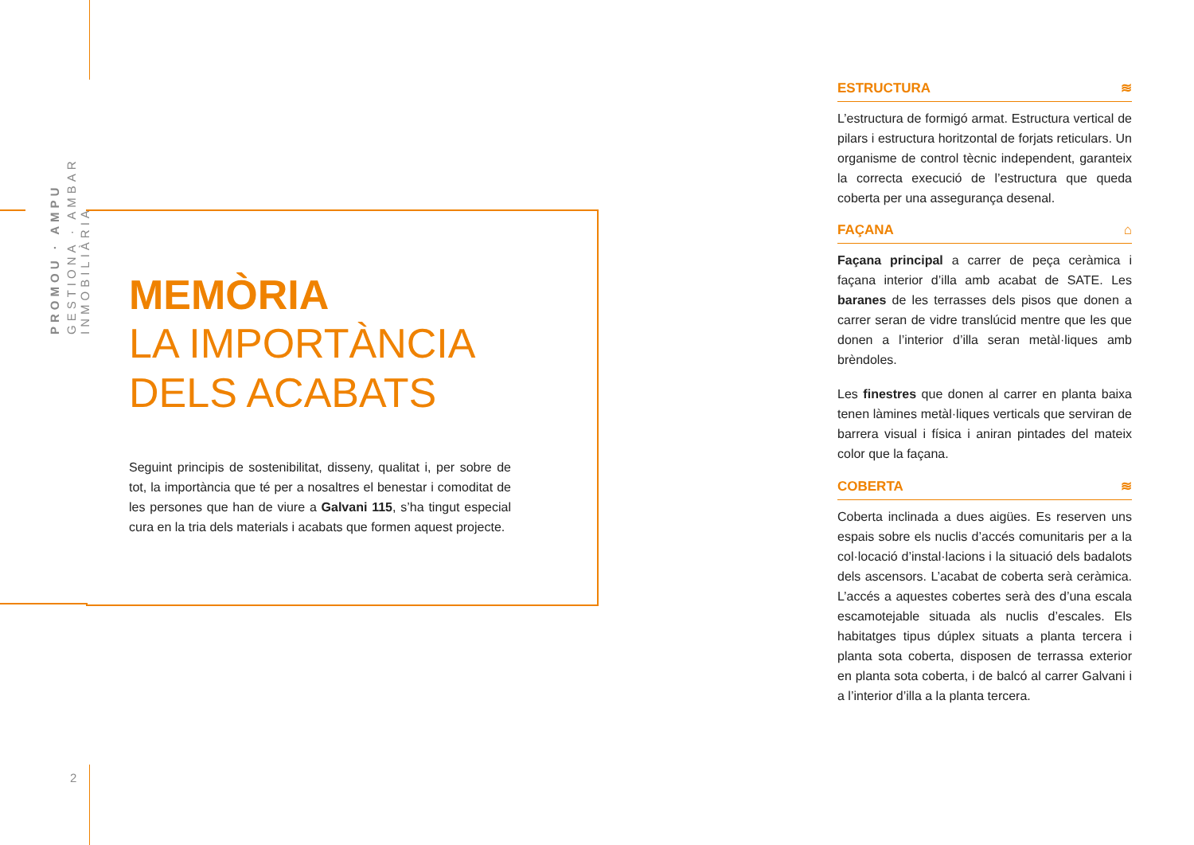GESTIONA · AMBAR INMOBILIÀRIA
PROMOU · AMPU
MEMÒRIA
LA IMPORTÀNCIA
DELS ACABATS
Seguint principis de sostenibilitat, disseny, qualitat i, per sobre de tot, la importància que té per a nosaltres el benestar i comoditat de les persones que han de viure a Galvani 115, s’ha tingut especial cura en la tria dels materials i acabats que formen aquest projecte.
ESTRUCTURA ≋
L’estructura de formigó armat. Estructura vertical de pilars i estructura horitzontal de forjats reticulars. Un organisme de control tècnic independent, garanteix la correcta execució de l’estructura que queda coberta per una assegurança desenal.
FAÇANA ⌂
Façana principal a carrer de peça ceràmica i façana interior d’illa amb acabat de SATE. Les baranes de les terrasses dels pisos que donen a carrer seran de vidre translúcid mentre que les que donen a l’interior d’illa seran metàl·liques amb brèndoles.
Les finestres que donen al carrer en planta baixa tenen làmines metàl·liques verticals que serviran de barrera visual i física i aniran pintades del mateix color que la façana.
COBERTA ≋
Coberta inclinada a dues aigües. Es reserven uns espais sobre els nuclis d’accés comunitaris per a la col·locació d’instal·lacions i la situació dels badalots dels ascensors. L’acabat de coberta serà ceràmica. L’accés a aquestes cobertes serà des d’una escala escamotejable situada als nuclis d’escales. Els habitatges tipus dúplex situats a planta tercera i planta sota coberta, disposen de terrassa exterior en planta sota coberta, i de balcó al carrer Galvani i a l’interior d’illa a la planta tercera.
2